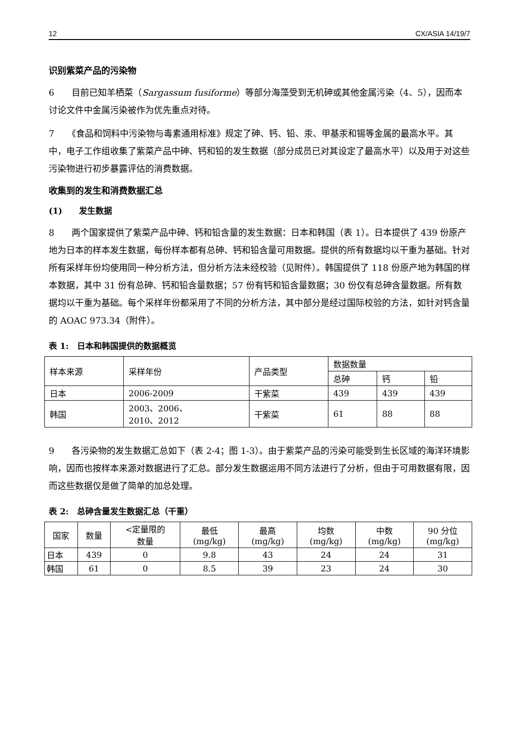12 CX/ASIA 14/19/7
识别紫菜产品的污染物
6　　目前已知羊栖菜（Sargassum fusiforme）等部分海藻受到无机砷或其他金属污染（4、5），因而本讨论文件中金属污染被作为优先重点对待。
7　　《食品和饲料中污染物与毒素通用标准》规定了砷、钙、铅、汞、甲基汞和锡等金属的最高水平。其中，电子工作组收集了紫菜产品中砷、钙和铅的发生数据（部分成员已对其设定了最高水平）以及用于对这些污染物进行初步暴露评估的消费数据。
收集到的发生和消费数据汇总
(1)　　发生数据
8　　两个国家提供了紫菜产品中砷、钙和铅含量的发生数据：日本和韩国（表 1）。日本提供了 439 份原产地为日本的样本发生数据，每份样本都有总砷、钙和铅含量可用数据。提供的所有数据均以干重为基础。针对所有采样年份均使用同一种分析方法，但分析方法未经校验（见附件）。韩国提供了 118 份原产地为韩国的样本数据，其中 31 份有总砷、钙和铅含量数据；57 份有钙和铅含量数据；30 份仅有总砷含量数据。所有数据均以干重为基础。每个采样年份都采用了不同的分析方法，其中部分是经过国际校验的方法，如针对钙含量的 AOAC 973.34（附件）。
表 1:　日本和韩国提供的数据概览
| 样本来源 | 采样年份 | 产品类型 | 数据数量 | | |
| --- | --- | --- | --- | --- | --- |
| | | | 总砷 | 钙 | 铅 |
| 日本 | 2006-2009 | 干紫菜 | 439 | 439 | 439 |
| 韩国 | 2003、2006、 2010、2012 | 干紫菜 | 61 | 88 | 88 |
9　　各污染物的发生数据汇总如下（表 2-4；图 1-3）。由于紫菜产品的污染可能受到生长区域的海洋环境影响，因而也按样本来源对数据进行了汇总。部分发生数据运用不同方法进行了分析，但由于可用数据有限，因而这些数据仅是做了简单的加总处理。
表 2:　总砷含量发生数据汇总（干重）
| 国家 | 数量 | <定量限的 数量 | 最低 (mg/kg) | 最高 (mg/kg) | 均数 (mg/kg) | 中数 (mg/kg) | 90 分位 (mg/kg) |
| --- | --- | --- | --- | --- | --- | --- | --- |
| 日本 | 439 | 0 | 9.8 | 43 | 24 | 24 | 31 |
| 韩国 | 61 | 0 | 8.5 | 39 | 23 | 24 | 30 |